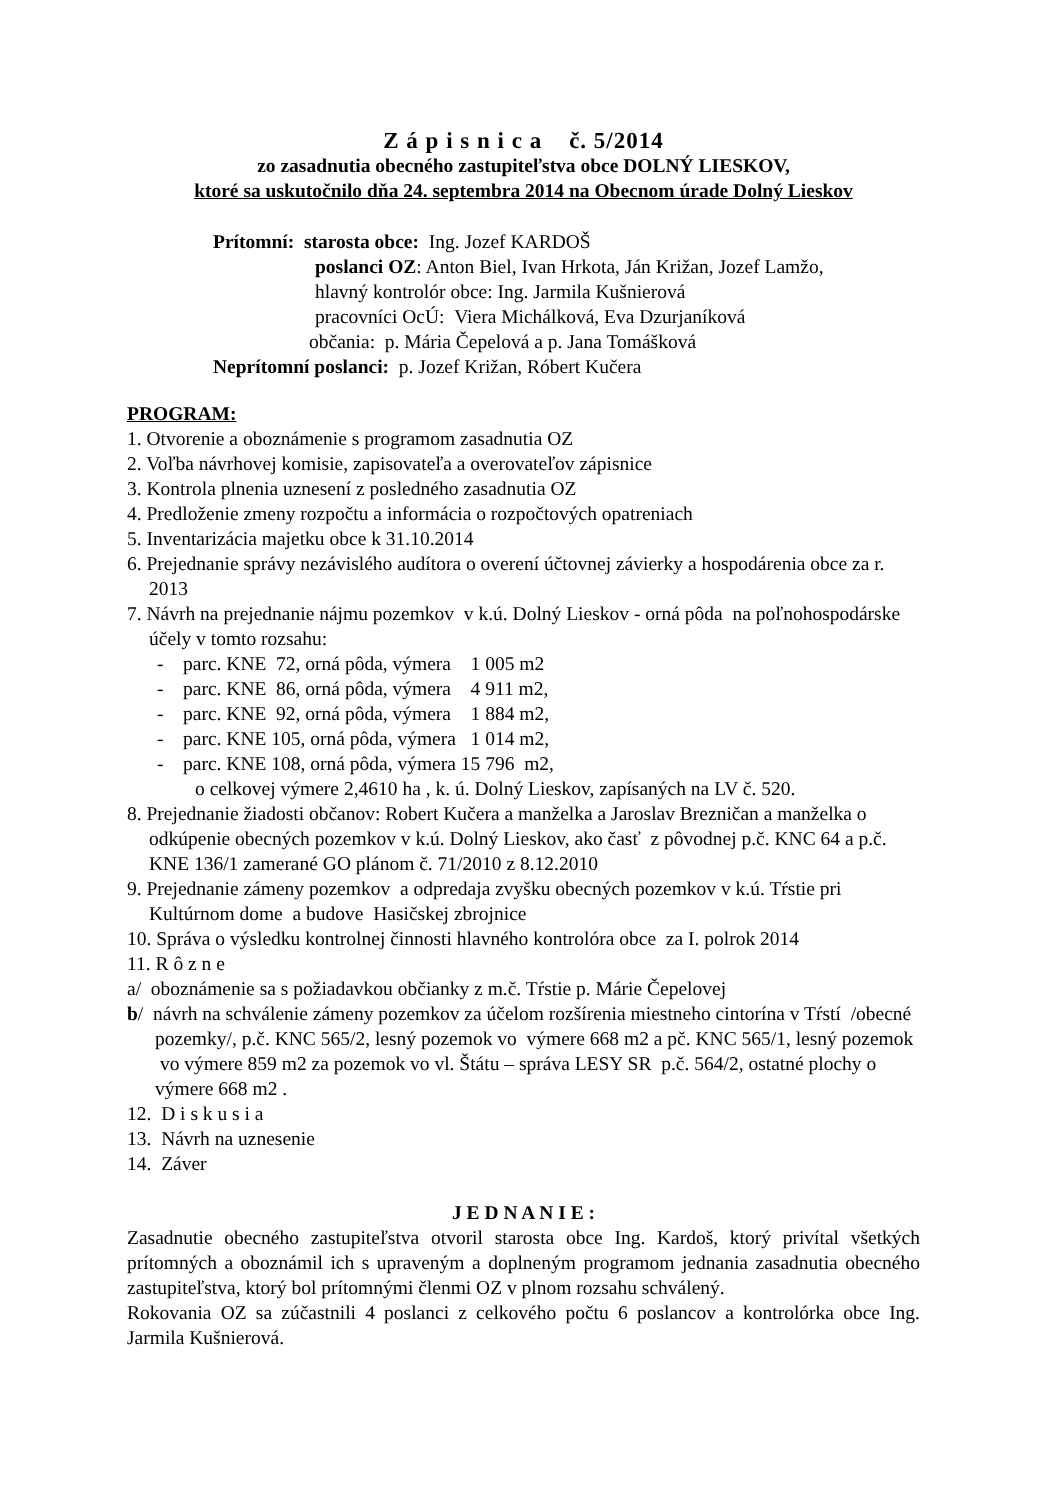Z á p i s n i c a č. 5/2014
zo zasadnutia obecného zastupiteľstva obce DOLNÝ LIESKOV,
ktoré sa uskutočnilo dňa 24. septembra 2014 na Obecnom úrade Dolný Lieskov
Prítomní: starosta obce: Ing. Jozef KARDOŠ
poslanci OZ: Anton Biel, Ivan Hrkota, Ján Križan, Jozef Lamžo,
hlavný kontrolór obce: Ing. Jarmila Kušnierová
pracovníci OcÚ: Viera Michálková, Eva Dzurjaníková
občania: p. Mária Čepelová a p. Jana Tomášková
Neprítomní poslanci: p. Jozef Križan, Róbert Kučera
PROGRAM:
1. Otvorenie a oboznámenie s programom zasadnutia OZ
2. Voľba návrhovej komisie, zapisovateľa a overovateľov zápisnice
3. Kontrola plnenia uznesení z posledného zasadnutia OZ
4. Predloženie zmeny rozpočtu a informácia o rozpočtových opatreniach
5. Inventarizácia majetku obce k 31.10.2014
6. Prejednanie správy nezávislého audítora o overení účtovnej závierky a hospodárenia obce za r. 2013
7. Návrh na prejednanie nájmu pozemkov v k.ú. Dolný Lieskov - orná pôda na poľnohospodárske účely v tomto rozsahu:
- parc. KNE 72, orná pôda, výmera 1 005 m2
- parc. KNE 86, orná pôda, výmera 4 911 m2,
- parc. KNE 92, orná pôda, výmera 1 884 m2,
- parc. KNE 105, orná pôda, výmera 1 014 m2,
- parc. KNE 108, orná pôda, výmera 15 796 m2,
o celkovej výmere 2,4610 ha , k. ú. Dolný Lieskov, zapísaných na LV č. 520.
8. Prejednanie žiadosti občanov: Robert Kučera a manželka a Jaroslav Brezničan a manželka o odkúpenie obecných pozemkov v k.ú. Dolný Lieskov, ako časť z pôvodnej p.č. KNC 64 a p.č. KNE 136/1 zamerané GO plánom č. 71/2010 z 8.12.2010
9. Prejednanie zámeny pozemkov a odpredaja zvyšku obecných pozemkov v k.ú. Tŕstie pri Kultúrnom dome a budove Hasičskej zbrojnice
10. Správa o výsledku kontrolnej činnosti hlavného kontrolóra obce za I. polrok 2014
11. R ô z n e
a/ oboznámenie sa s požiadavkou občianky z m.č. Tŕstie p. Márie Čepelovej
b/ návrh na schválenie zámeny pozemkov za účelom rozšírenia miestneho cintorína v Tŕstí /obecné pozemky/, p.č. KNC 565/2, lesný pozemok vo výmere 668 m2 a pč. KNC 565/1, lesný pozemok vo výmere 859 m2 za pozemok vo vl. Štátu – správa LESY SR p.č. 564/2, ostatné plochy o výmere 668 m2 .
12. D i s k u s i a
13. Návrh na uznesenie
14. Záver
J E D N A N I E :
Zasadnutie obecného zastupiteľstva otvoril starosta obce Ing. Kardoš, ktorý privítal všetkých prítomných a oboznámil ich s upraveným a doplneným programom jednania zasadnutia obecného zastupiteľstva, ktorý bol prítomnými členmi OZ v plnom rozsahu schválený.
Rokovania OZ sa zúčastnili 4 poslanci z celkového počtu 6 poslancov a kontrolórka obce Ing. Jarmila Kušnierová.